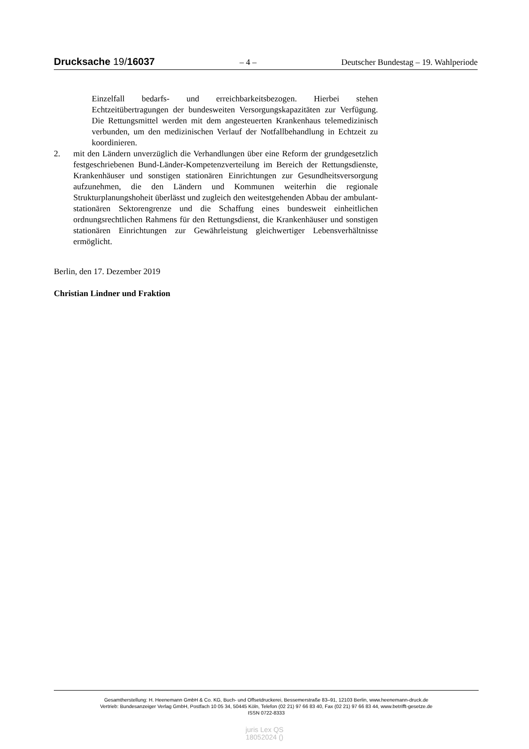Drucksache 19/16037 – 4 – Deutscher Bundestag – 19. Wahlperiode
Einzelfall bedarfs- und erreichbarkeitsbezogen. Hierbei stehen Echtzeitübertragungen der bundesweiten Versorgungskapazitäten zur Verfügung. Die Rettungsmittel werden mit dem angesteuerten Krankenhaus telemedizinisch verbunden, um den medizinischen Verlauf der Notfallbehandlung in Echtzeit zu koordinieren.
2. mit den Ländern unverzüglich die Verhandlungen über eine Reform der grundgesetzlich festgeschriebenen Bund-Länder-Kompetenzverteilung im Bereich der Rettungsdienste, Krankenhäuser und sonstigen stationären Einrichtungen zur Gesundheitsversorgung aufzunehmen, die den Ländern und Kommunen weiterhin die regionale Strukturplanungshoheit überlässt und zugleich den weitestgehenden Abbau der ambulant-stationären Sektorengrenze und die Schaffung eines bundesweit einheitlichen ordnungsrechtlichen Rahmens für den Rettungsdienst, die Krankenhäuser und sonstigen stationären Einrichtungen zur Gewährleistung gleichwertiger Lebensverhältnisse ermöglicht.
Berlin, den 17. Dezember 2019
Christian Lindner und Fraktion
Gesamtherstellung: H. Heenemann GmbH & Co. KG, Buch- und Offsetdruckerei, Bessemerstraße 83–91, 12103 Berlin, www.heenemann-druck.de
Vertrieb: Bundesanzeiger Verlag GmbH, Postfach 10 05 34, 50445 Köln, Telefon (02 21) 97 66 83 40, Fax (02 21) 97 66 83 44, www.betrifft-gesetze.de
ISSN 0722-8333
juris Lex QS
18052024 ()